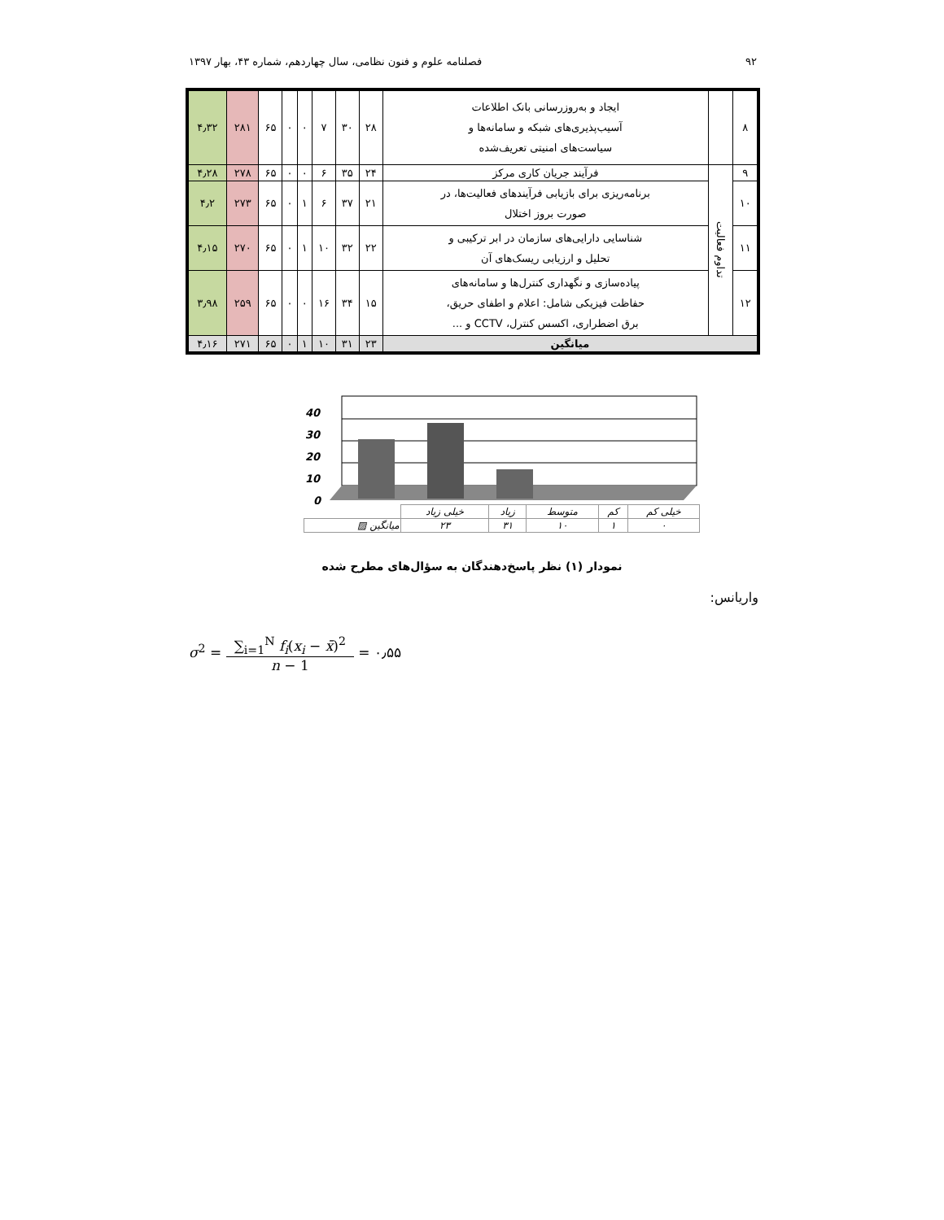۹۲ فصلنامه علوم و فنون نظامی، سال چهاردهم، شماره ۴۳، بهار ۱۳۹۷
| ۸ | | ایجاد و به‌روزرسانی بانک اطلاعات آسیب‌پذیری‌های شبکه و سامانه‌ها و سیاست‌های امنیتی تعریف‌شده | ۲۸ | ۳۰ | ۷ | ۰ | ۰ | ۶۵ | ۲۸۱ | ۴٫۳۲ |
| ۹ | تداوم فعالیت | فرآیند جریان کاری مرکز | ۲۴ | ۳۵ | ۶ | ۰ | ۰ | ۶۵ | ۲۷۸ | ۴٫۲۸ |
| ۱۰ | | برنامه‌ریزی برای بازیابی فرآیندهای فعالیت‌ها، در صورت بروز اختلال | ۲۱ | ۳۷ | ۶ | ۱ | ۰ | ۶۵ | ۲۷۳ | ۴٫۲ |
| ۱۱ | | شناسایی دارایی‌های سازمان در ابر ترکیبی و تحلیل و ارزیابی ریسک‌های آن | ۲۲ | ۳۲ | ۱۰ | ۱ | ۰ | ۶۵ | ۲۷۰ | ۴٫۱۵ |
| ۱۲ | | پیاده‌سازی و نگهداری کنترل‌ها و سامانه‌های حفاظت فیزیکی شامل: اعلام و اطفای حریق، برق اضطراری، اکسس کنترل، CCTV و ... | ۱۵ | ۳۴ | ۱۶ | ۰ | ۰ | ۶۵ | ۲۵۹ | ۳٫۹۸ |
| میانگین | | | ۲۳ | ۳۱ | ۱۰ | ۱ | ۰ | ۶۵ | ۲۷۱ | ۴٫۱۶ |
40
30
20
10
0
| خیلی کم | کم | متوسط | زیاد | خیلی زیاد | |
| ۰ | ۱ | ۱۰ | ۳۱ | ۲۳ | میانگین ▨ |
نمودار (۱) نظر پاسخ‌دهندگان به سؤال‌های مطرح شده
واریانس:
σ<sup>2</sup> = ∑<sub>i=1</sub><sup>N</sup> f<sub>i</sub>(x<sub>i</sub> − x̄)<sup>2</sup> n − 1 = ۰٫۵۵